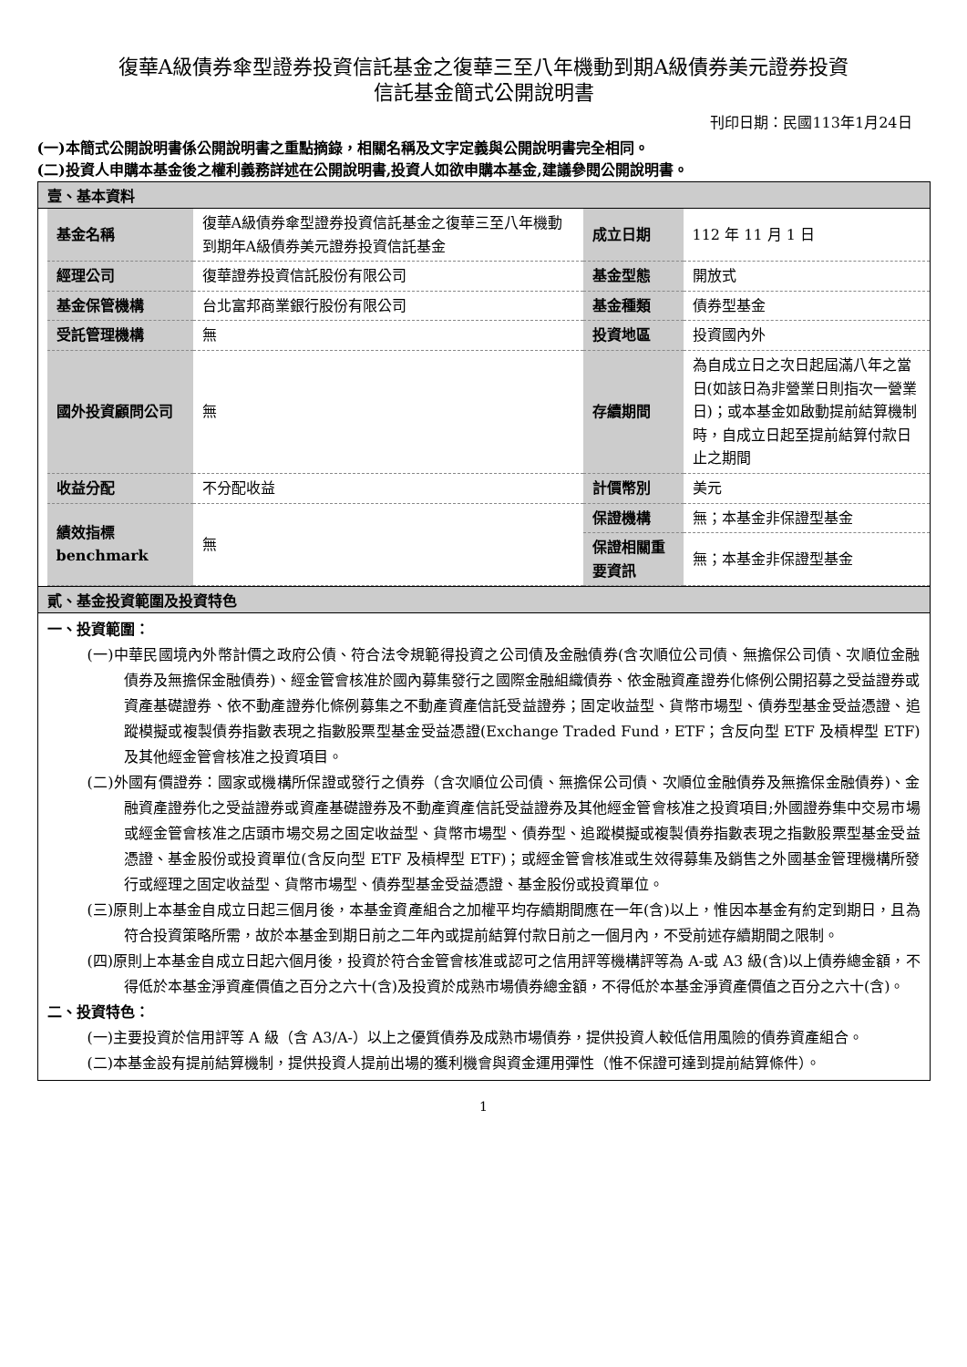復華A級債券傘型證券投資信託基金之復華三至八年機動到期A級債券美元證券投資
信託基金簡式公開說明書
刊印日期：民國113年1月24日
(一)本簡式公開說明書係公開說明書之重點摘錄，相關名稱及文字定義與公開說明書完全相同。
(二)投資人申購本基金後之權利義務詳述在公開說明書,投資人如欲申購本基金,建議參閱公開說明書。
壹、基本資料
| 基金名稱 | 復華A級債券傘型證券投資信託基金之復華三至八年機動到期年A級債券美元證券投資信託基金 | 成立日期 | 112 年 11 月 1 日 |
| 經理公司 | 復華證券投資信託股份有限公司 | 基金型態 | 開放式 |
| 基金保管機構 | 台北富邦商業銀行股份有限公司 | 基金種類 | 債券型基金 |
| 受託管理機構 | 無 | 投資地區 | 投資國內外 |
| 國外投資顧問公司 | 無 | 存續期間 | 為自成立日之次日起屆滿八年之當日(如該日為非營業日則指次一營業日)；或本基金如啟動提前結算機制時，自成立日起至提前結算付款日止之期間 |
| 收益分配 | 不分配收益 | 計價幣別 | 美元 |
| 績效指標 benchmark | 無 | 保證機構 | 無；本基金非保證型基金 |
| | | 保證相關重要資訊 | 無；本基金非保證型基金 |
貳、基金投資範圍及投資特色
一、投資範圍：
(一)中華民國境內外幣計價之政府公債、符合法令規範得投資之公司債及金融債券(含次順位公司債、無擔保公司債、次順位金融債券及無擔保金融債券)、經金管會核准於國內募集發行之國際金融組織債券、依金融資產證券化條例公開招募之受益證券或資產基礎證券、依不動產證券化條例募集之不動產資產信託受益證券；固定收益型、貨幣市場型、債券型基金受益憑證、追蹤模擬或複製債券指數表現之指數股票型基金受益憑證(Exchange Traded Fund，ETF；含反向型 ETF 及槓桿型 ETF)及其他經金管會核准之投資項目。
(二)外國有價證券：國家或機構所保證或發行之債券（含次順位公司債、無擔保公司債、次順位金融債券及無擔保金融債券)、金融資產證券化之受益證券或資產基礎證券及不動產資產信託受益證券及其他經金管會核准之投資項目;外國證券集中交易市場或經金管會核准之店頭市場交易之固定收益型、貨幣市場型、債券型、追蹤模擬或複製債券指數表現之指數股票型基金受益憑證、基金股份或投資單位(含反向型 ETF 及槓桿型 ETF)；或經金管會核准或生效得募集及銷售之外國基金管理機構所發行或經理之固定收益型、貨幣市場型、債券型基金受益憑證、基金股份或投資單位。
(三)原則上本基金自成立日起三個月後，本基金資產組合之加權平均存續期間應在一年(含)以上，惟因本基金有約定到期日，且為符合投資策略所需，故於本基金到期日前之二年內或提前結算付款日前之一個月內，不受前述存續期間之限制。
(四)原則上本基金自成立日起六個月後，投資於符合金管會核准或認可之信用評等機構評等為 A-或 A3 級(含)以上債券總金額，不得低於本基金淨資產價值之百分之六十(含)及投資於成熟市場債券總金額，不得低於本基金淨資產價值之百分之六十(含)。
二、投資特色：
(一)主要投資於信用評等 A 級（含 A3/A-）以上之優質債券及成熟市場債券，提供投資人較低信用風險的債券資產組合。
(二)本基金設有提前結算機制，提供投資人提前出場的獲利機會與資金運用彈性（惟不保證可達到提前結算條件）。
1